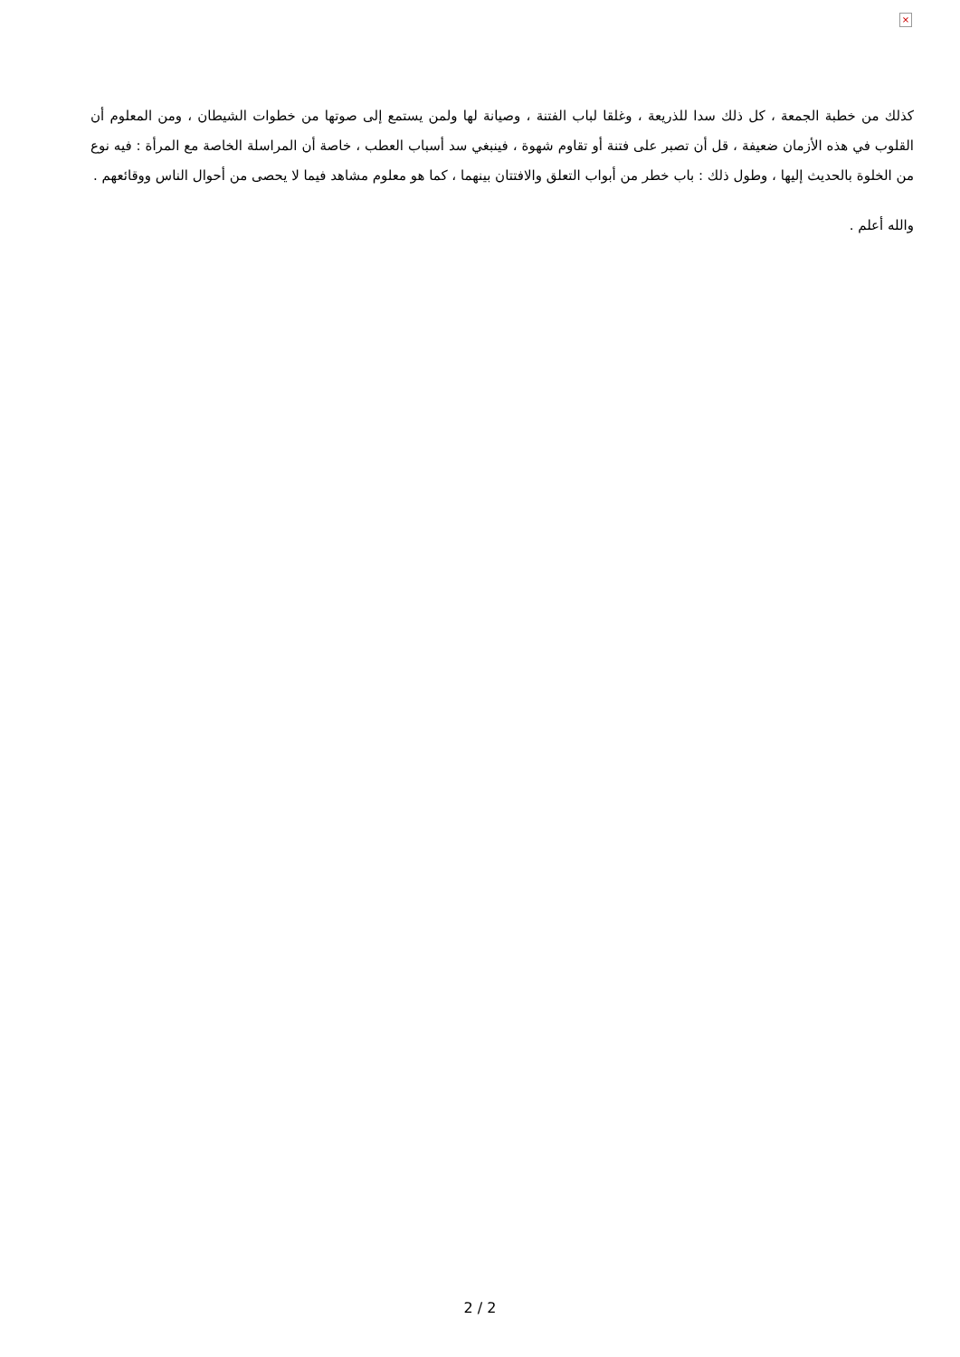×
كذلك من خطبة الجمعة ، كل ذلك سدا للذريعة ، وغلقا لباب الفتنة ، وصيانة لها ولمن يستمع إلى صوتها من خطوات الشيطان ، ومن المعلوم أن القلوب في هذه الأزمان ضعيفة ، قل أن تصبر على فتنة أو تقاوم شهوة ، فينبغي سد أسباب العطب ، خاصة أن المراسلة الخاصة مع المرأة : فيه نوع من الخلوة بالحديث إليها ، وطول ذلك : باب خطر من أبواب التعلق والافتتان بينهما ، كما هو معلوم مشاهد فيما لا يحصى من أحوال الناس ووقائعهم .
والله أعلم .
2 / 2